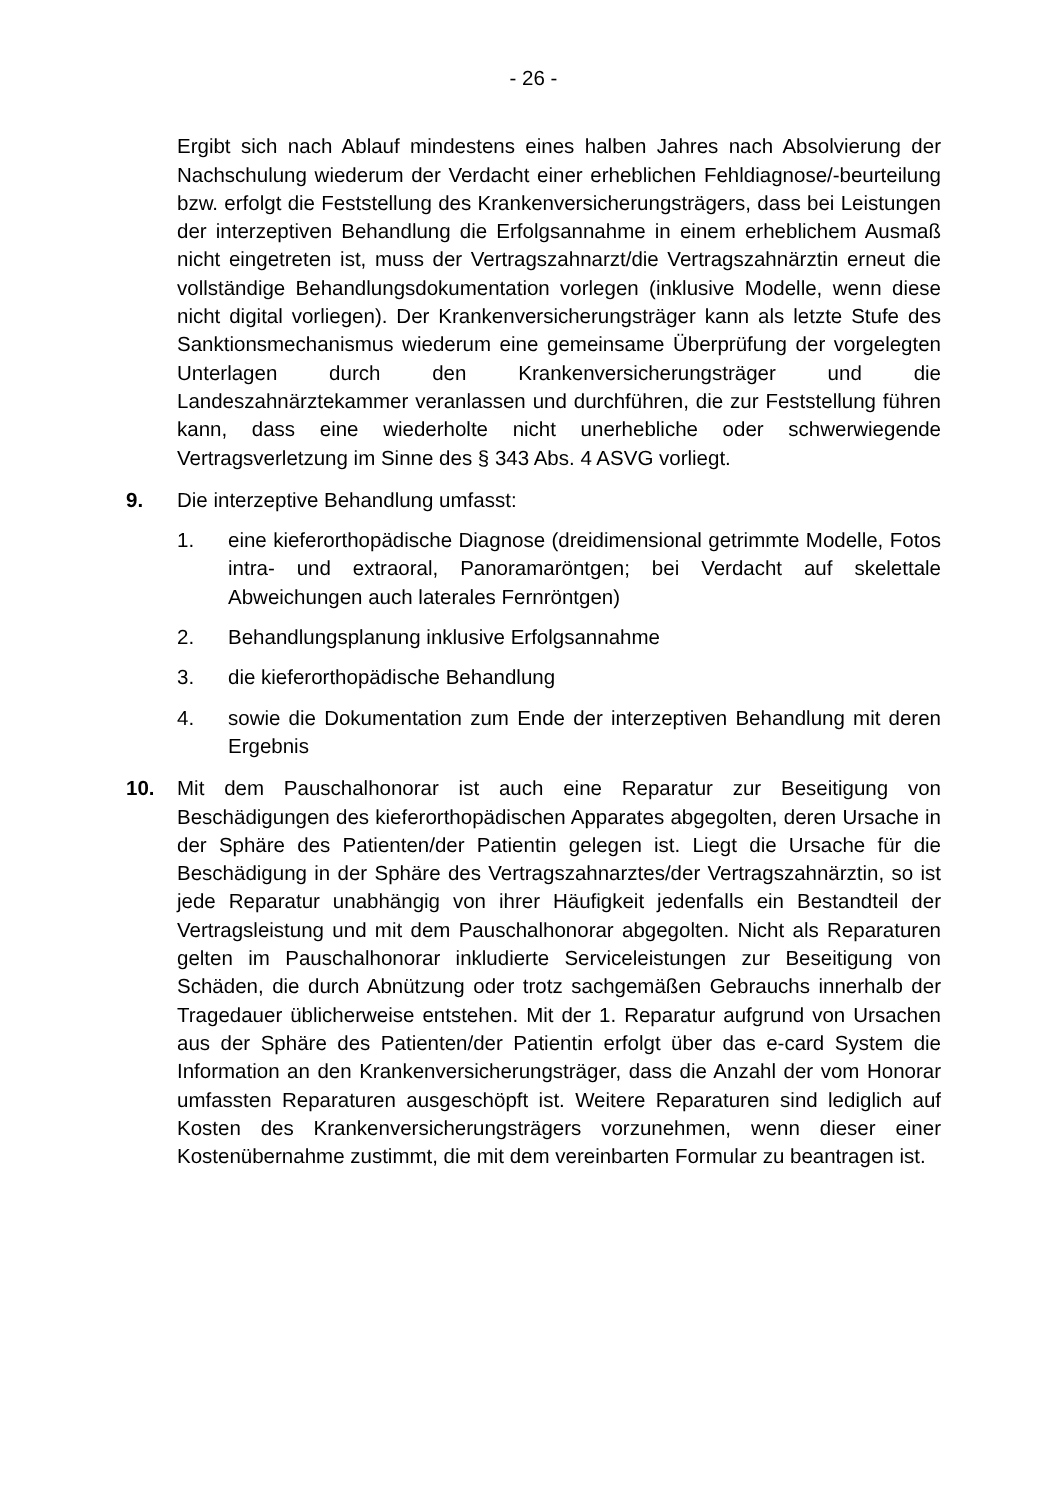- 26 -
Ergibt sich nach Ablauf mindestens eines halben Jahres nach Absolvierung der Nachschulung wiederum der Verdacht einer erheblichen Fehldiagnose/-beurteilung bzw. erfolgt die Feststellung des Krankenversicherungsträgers, dass bei Leistungen der interzeptiven Behandlung die Erfolgsannahme in einem erheblichem Ausmaß nicht eingetreten ist, muss der Vertragszahnarzt/die Vertragszahnärztin erneut die vollständige Behandlungsdokumentation vorlegen (inklusive Modelle, wenn diese nicht digital vorliegen). Der Krankenversicherungsträger kann als letzte Stufe des Sanktionsmechanismus wiederum eine gemeinsame Überprüfung der vorgelegten Unterlagen durch den Krankenversicherungsträger und die Landeszahnärztekammer veranlassen und durchführen, die zur Feststellung führen kann, dass eine wiederholte nicht unerhebliche oder schwerwiegende Vertragsverletzung im Sinne des § 343 Abs. 4 ASVG vorliegt.
9. Die interzeptive Behandlung umfasst:
1. eine kieferorthopädische Diagnose (dreidimensional getrimmte Modelle, Fotos intra- und extraoral, Panoramaröntgen; bei Verdacht auf skelettale Abweichungen auch laterales Fernröntgen)
2. Behandlungsplanung inklusive Erfolgsannahme
3. die kieferorthopädische Behandlung
4. sowie die Dokumentation zum Ende der interzeptiven Behandlung mit deren Ergebnis
10. Mit dem Pauschalhonorar ist auch eine Reparatur zur Beseitigung von Beschädigungen des kieferorthopädischen Apparates abgegolten, deren Ursache in der Sphäre des Patienten/der Patientin gelegen ist. Liegt die Ursache für die Beschädigung in der Sphäre des Vertragszahnarztes/der Vertragszahnärztin, so ist jede Reparatur unabhängig von ihrer Häufigkeit jedenfalls ein Bestandteil der Vertragsleistung und mit dem Pauschalhonorar abgegolten. Nicht als Reparaturen gelten im Pauschalhonorar inkludierte Serviceleistungen zur Beseitigung von Schäden, die durch Abnützung oder trotz sachgemäßen Gebrauchs innerhalb der Tragedauer üblicherweise entstehen. Mit der 1. Reparatur aufgrund von Ursachen aus der Sphäre des Patienten/der Patientin erfolgt über das e-card System die Information an den Krankenversicherungsträger, dass die Anzahl der vom Honorar umfassten Reparaturen ausgeschöpft ist. Weitere Reparaturen sind lediglich auf Kosten des Krankenversicherungsträgers vorzunehmen, wenn dieser einer Kostenübernahme zustimmt, die mit dem vereinbarten Formular zu beantragen ist.